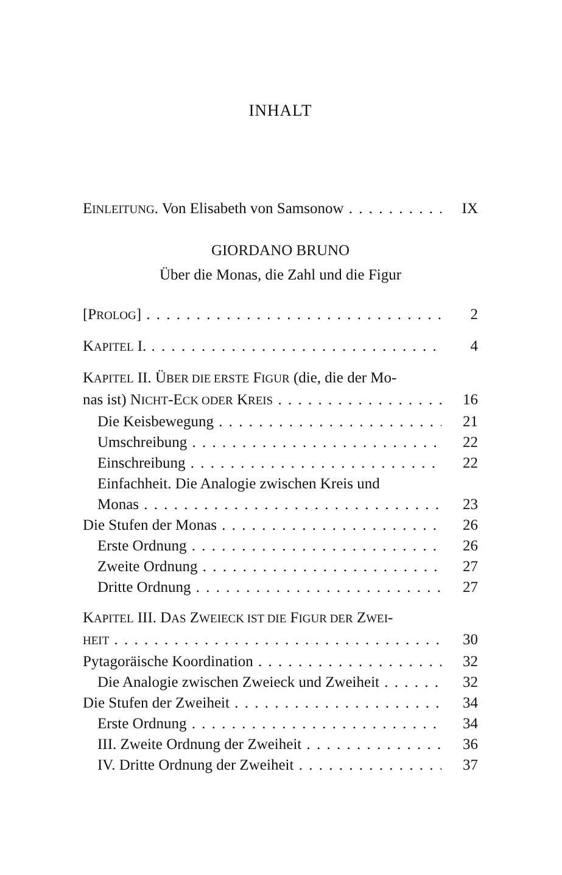INHALT
EINLEITUNG. Von Elisabeth von Samsonow IX
GIORDANO BRUNO
Über die Monas, die Zahl und die Figur
[PROLOG] 2
KAPITEL I. 4
KAPITEL II. ÜBER DIE ERSTE FIGUR (die, die der Mo-
nas ist) NICHT-ECK ODER KREIS 16
Die Keisbewegung 21
Umschreibung 22
Einschreibung 22
Einfachheit. Die Analogie zwischen Kreis und
Monas 23
Die Stufen der Monas 26
Erste Ordnung 26
Zweite Ordnung 27
Dritte Ordnung 27
KAPITEL III. DAS ZWEIECK IST DIE FIGUR DER ZWEI-
HEIT 30
Pytagoräische Koordination 32
Die Analogie zwischen Zweieck und Zweiheit 32
Die Stufen der Zweiheit 34
Erste Ordnung 34
III. Zweite Ordnung der Zweiheit 36
IV. Dritte Ordnung der Zweiheit 37